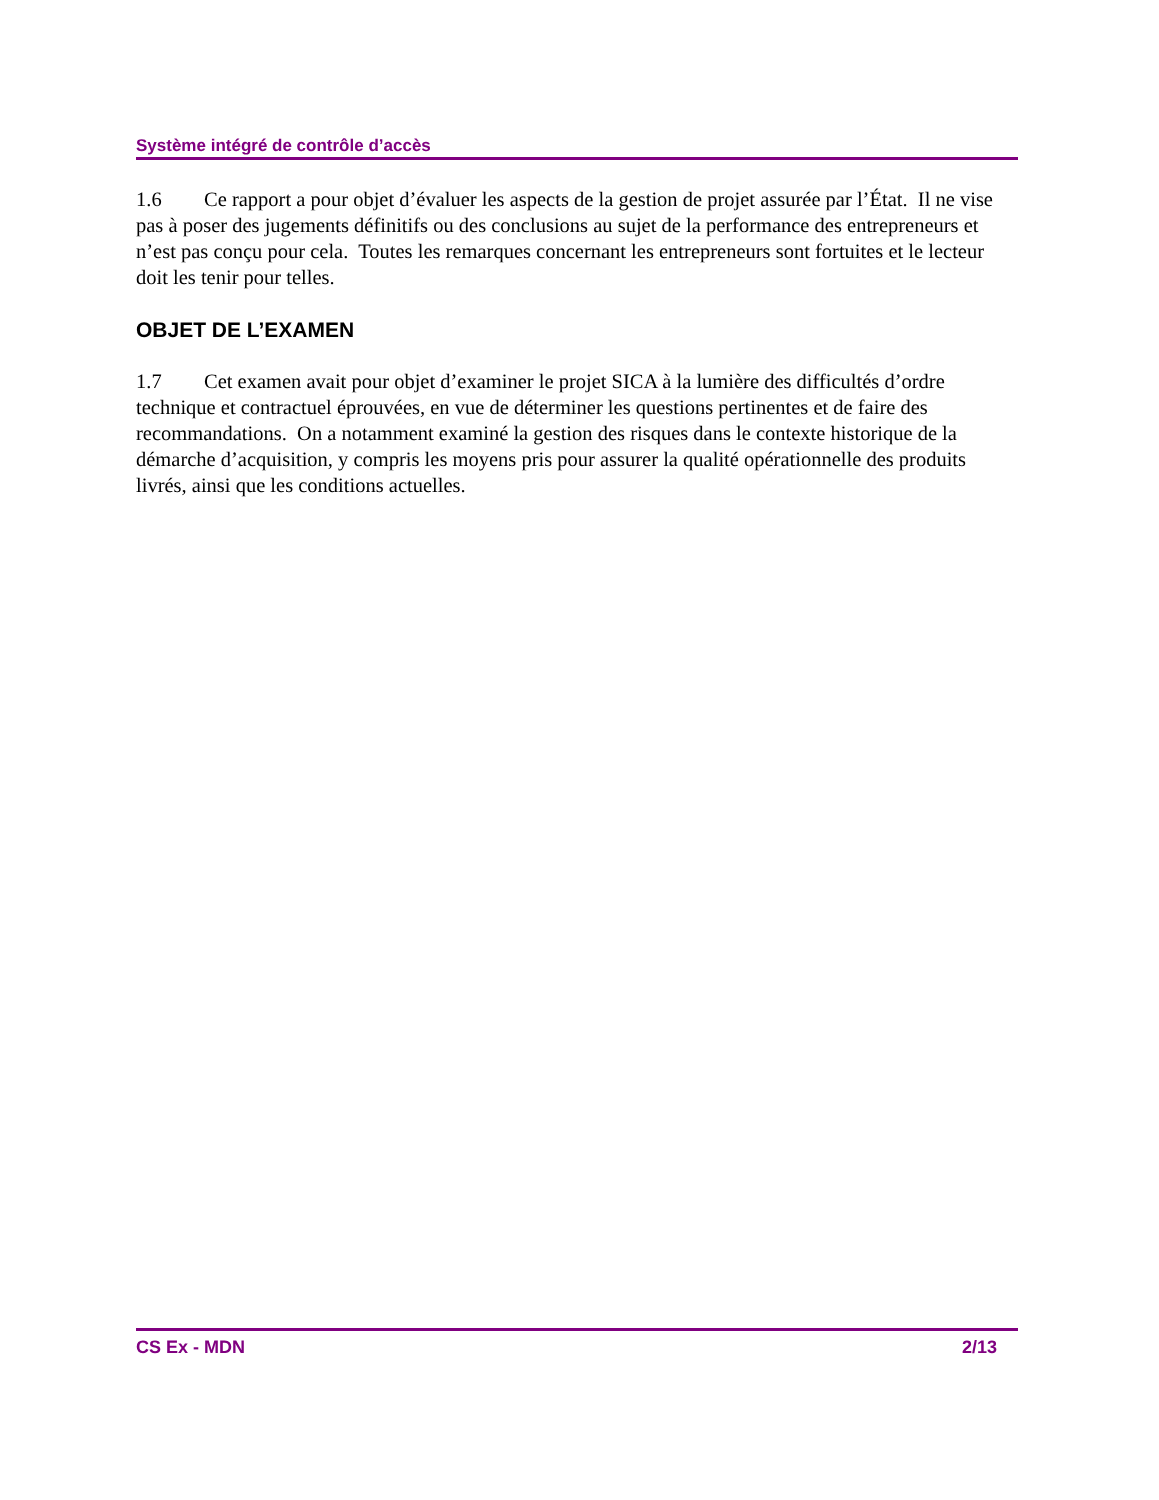Système intégré de contrôle d’accès
1.6 Ce rapport a pour objet d’évaluer les aspects de la gestion de projet assurée par l’État. Il ne vise pas à poser des jugements définitifs ou des conclusions au sujet de la performance des entrepreneurs et n’est pas conçu pour cela. Toutes les remarques concernant les entrepreneurs sont fortuites et le lecteur doit les tenir pour telles.
OBJET DE L’EXAMEN
1.7 Cet examen avait pour objet d’examiner le projet SICA à la lumière des difficultés d’ordre technique et contractuel éprouvées, en vue de déterminer les questions pertinentes et de faire des recommandations. On a notamment examiné la gestion des risques dans le contexte historique de la démarche d’acquisition, y compris les moyens pris pour assurer la qualité opérationnelle des produits livrés, ainsi que les conditions actuelles.
CS Ex - MDN 2/13